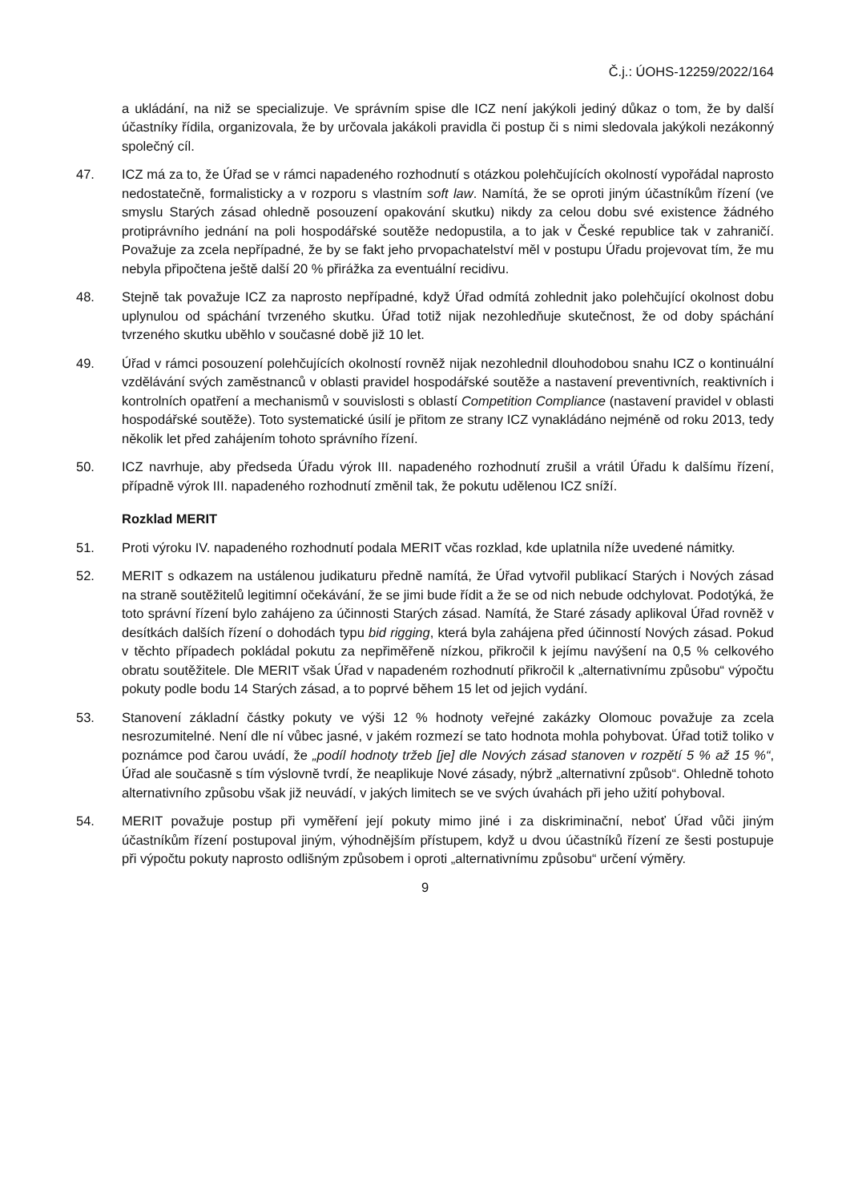Č.j.: ÚOHS-12259/2022/164
a ukládání, na niž se specializuje. Ve správním spise dle ICZ není jakýkoli jediný důkaz o tom, že by další účastníky řídila, organizovala, že by určovala jakákoli pravidla či postup či s nimi sledovala jakýkoli nezákonný společný cíl.
47. ICZ má za to, že Úřad se v rámci napadeného rozhodnutí s otázkou polehčujících okolností vypořádal naprosto nedostatečně, formalisticky a v rozporu s vlastním soft law. Namítá, že se oproti jiným účastníkům řízení (ve smyslu Starých zásad ohledně posouzení opakování skutku) nikdy za celou dobu své existence žádného protiprávního jednání na poli hospodářské soutěže nedopustila, a to jak v České republice tak v zahraničí. Považuje za zcela nepřípadné, že by se fakt jeho prvopachatelství měl v postupu Úřadu projevovat tím, že mu nebyla připočtena ještě další 20 % přirážka za eventuální recidivu.
48. Stejně tak považuje ICZ za naprosto nepřípadné, když Úřad odmítá zohlednit jako polehčující okolnost dobu uplynulou od spáchání tvrzeného skutku. Úřad totiž nijak nezohledňuje skutečnost, že od doby spáchání tvrzeného skutku uběhlo v současné době již 10 let.
49. Úřad v rámci posouzení polehčujících okolností rovněž nijak nezohlednil dlouhodobou snahu ICZ o kontinuální vzdělávání svých zaměstnanců v oblasti pravidel hospodářské soutěže a nastavení preventivních, reaktivních i kontrolních opatření a mechanismů v souvislosti s oblastí Competition Compliance (nastavení pravidel v oblasti hospodářské soutěže). Toto systematické úsilí je přitom ze strany ICZ vynakládáno nejméně od roku 2013, tedy několik let před zahájením tohoto správního řízení.
50. ICZ navrhuje, aby předseda Úřadu výrok III. napadeného rozhodnutí zrušil a vrátil Úřadu k dalšímu řízení, případně výrok III. napadeného rozhodnutí změnil tak, že pokutu udělenou ICZ sníží.
Rozklad MERIT
51. Proti výroku IV. napadeného rozhodnutí podala MERIT včas rozklad, kde uplatnila níže uvedené námitky.
52. MERIT s odkazem na ustálenou judikaturu předně namítá, že Úřad vytvořil publikací Starých i Nových zásad na straně soutěžitelů legitimní očekávání, že se jimi bude řídit a že se od nich nebude odchylovat. Podotýká, že toto správní řízení bylo zahájeno za účinnosti Starých zásad. Namítá, že Staré zásady aplikoval Úřad rovněž v desítkách dalších řízení o dohodách typu bid rigging, která byla zahájena před účinností Nových zásad. Pokud v těchto případech pokládal pokutu za nepřiměřeně nízkou, přikročil k jejímu navýšení na 0,5 % celkového obratu soutěžitele. Dle MERIT však Úřad v napadeném rozhodnutí přikročil k „alternativnímu způsobu“ výpočtu pokuty podle bodu 14 Starých zásad, a to poprvé během 15 let od jejich vydání.
53. Stanovení základní částky pokuty ve výši 12 % hodnoty veřejné zakázky Olomouc považuje za zcela nesrozumitelné. Není dle ní vůbec jasné, v jakém rozmezí se tato hodnota mohla pohybovat. Úřad totiž toliko v poznámce pod čarou uvádí, že „podíl hodnoty tržeb [je] dle Nových zásad stanoven v rozpětí 5 % až 15 %“, Úřad ale současně s tím výslovně tvrdí, že neaplikuje Nové zásady, nýbrž „alternativní způsob“. Ohledně tohoto alternativního způsobu však již neuvádí, v jakých limitech se ve svých úvahách při jeho užití pohyboval.
54. MERIT považuje postup při vyměření její pokuty mimo jiné i za diskriminační, neboť Úřad vůči jiným účastníkům řízení postupoval jiným, výhodnějším přístupem, když u dvou účastníků řízení ze šesti postupuje při výpočtu pokuty naprosto odlišným způsobem i oproti „alternativnímu způsobu“ určení výměry.
9